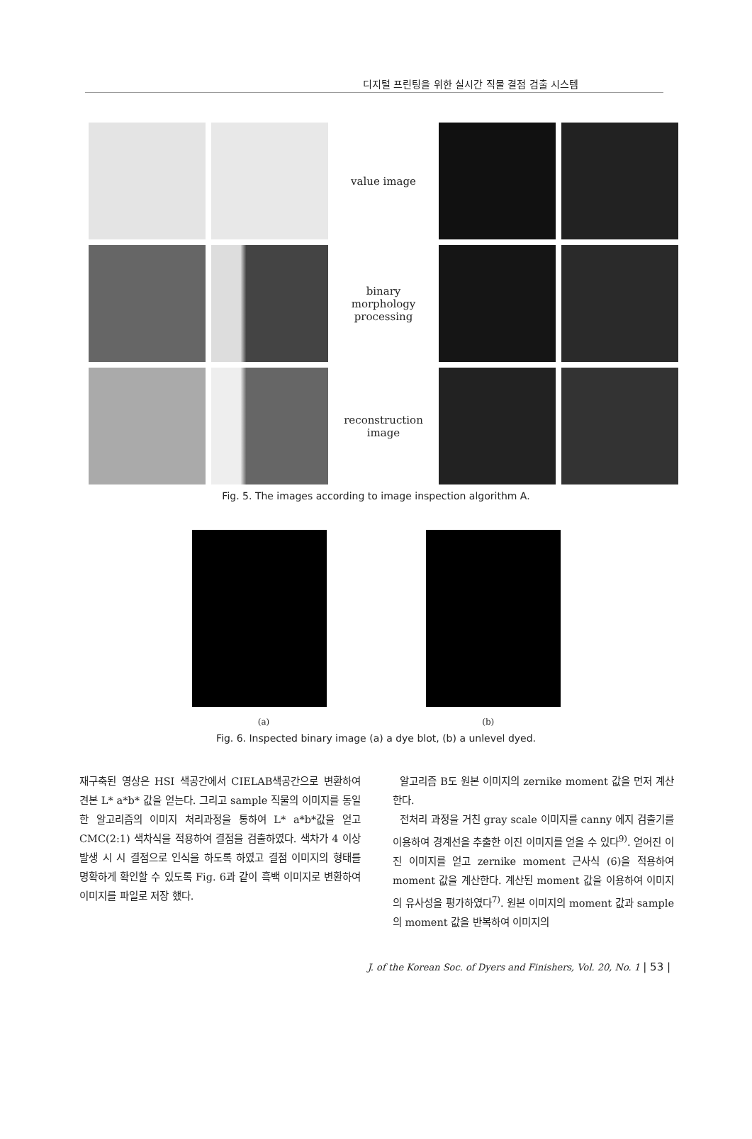디지털 프린팅을 위한 실시간 직물 결점 검출 시스템
value image
binary
morphology
processing
reconstruction
image
Fig. 5. The images according to image inspection algorithm A.
(a) (b)
Fig. 6. Inspected binary image (a) a dye blot, (b) a unlevel dyed.
재구축된 영상은 HSI 색공간에서 CIELAB색공간으로 변환하여 견본 L* a*b* 값을 얻는다. 그리고 sample 직물의 이미지를 동일한 알고리즘의 이미지 처리과정을 통하여 L* a*b*값을 얻고 CMC(2:1) 색차식을 적용하여 결점을 검출하였다. 색차가 4 이상 발생 시 시 결점으로 인식을 하도록 하였고 결점 이미지의 형태를 명확하게 확인할 수 있도록 Fig. 6과 같이 흑백 이미지로 변환하여 이미지를 파일로 저장 했다.
알고리즘 B도 원본 이미지의 zernike moment 값을 먼저 계산한다.
전처리 과정을 거친 gray scale 이미지를 canny 에지 검출기를 이용하여 경계선을 추출한 이진 이미지를 얻을 수 있다<sup>9)</sup>. 얻어진 이진 이미지를 얻고 zernike moment 근사식 (6)을 적용하여 moment 값을 계산한다. 계산된 moment 값을 이용하여 이미지의 유사성을 평가하였다<sup>7)</sup>. 원본 이미지의 moment 값과 sample의 moment 값을 반복하여 이미지의
J. of the Korean Soc. of Dyers and Finishers, Vol. 20, No. 1 | 53 |